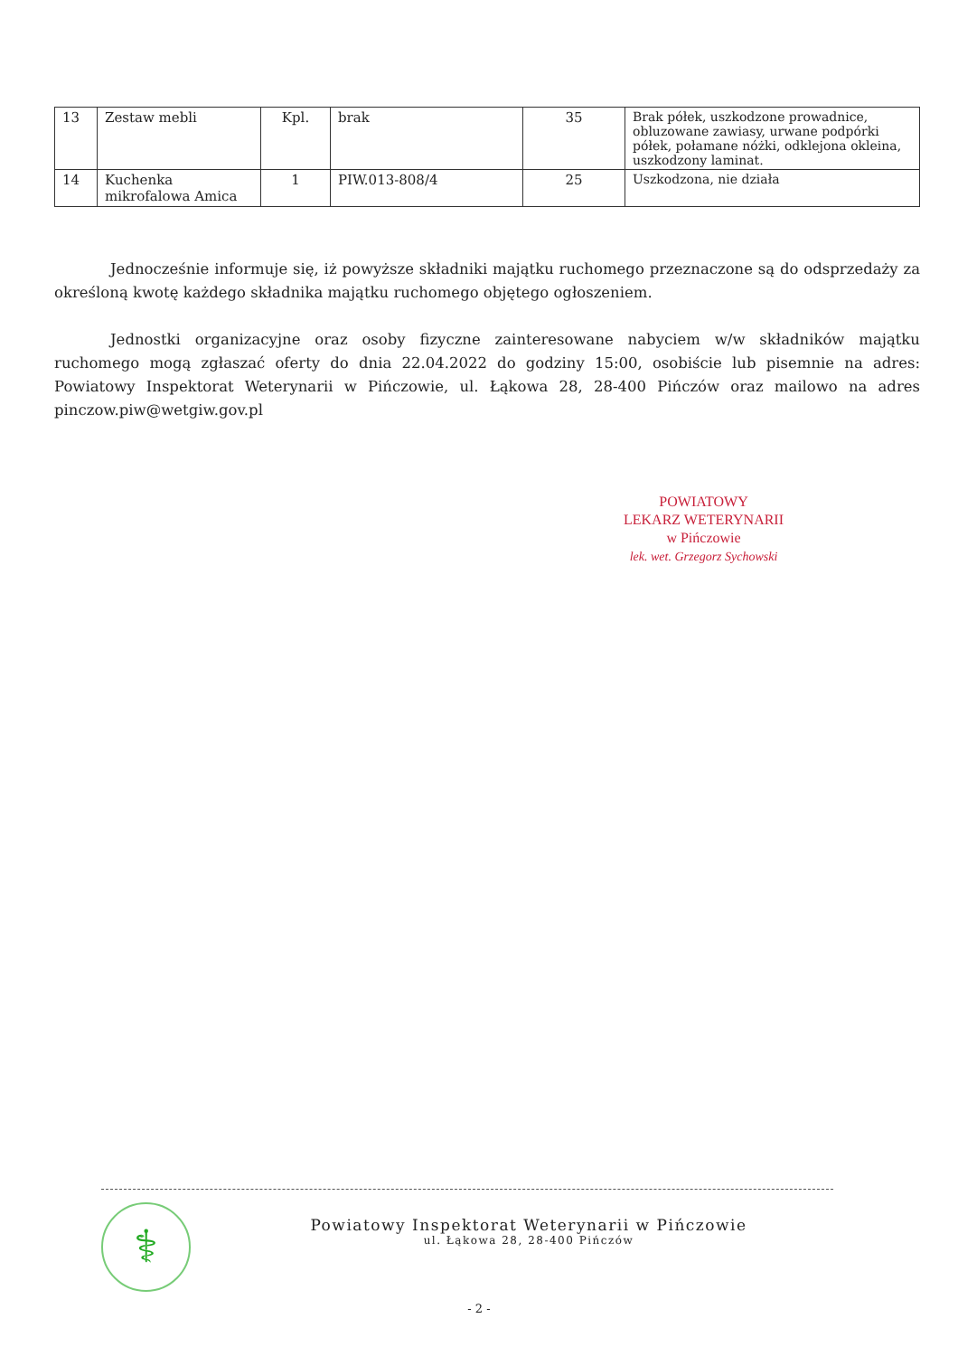| 13 | Zestaw mebli | Kpl. | brak | 35 | Brak półek, uszkodzone prowadnice, obluzowane zawiasy, urwane podpórki półek, połamane nóżki, odklejona okleina, uszkodzony laminat. |
| 14 | Kuchenka mikrofalowa Amica | 1 | PIW.013-808/4 | 25 | Uszkodzona, nie działa |
Jednocześnie informuje się, iż powyższe składniki majątku ruchomego przeznaczone są do odsprzedaży za określoną kwotę każdego składnika majątku ruchomego objętego ogłoszeniem.
Jednostki organizacyjne oraz osoby fizyczne zainteresowane nabyciem w/w składników majątku ruchomego mogą zgłaszać oferty do dnia 22.04.2022 do godziny 15:00, osobiście lub pisemnie na adres: Powiatowy Inspektorat Weterynarii w Pińczowie, ul. Łąkowa 28, 28-400 Pińczów oraz mailowo na adres pinczow.piw@wetgiw.gov.pl
POWIATOWY
LEKARZ WETERYNARII
w Pińczowie
lek. wet. Grzegorz Sychowski
⚕
Powiatowy Inspektorat Weterynarii w Pińczowie
ul. Łąkowa 28, 28-400 Pińczów
- 2 -